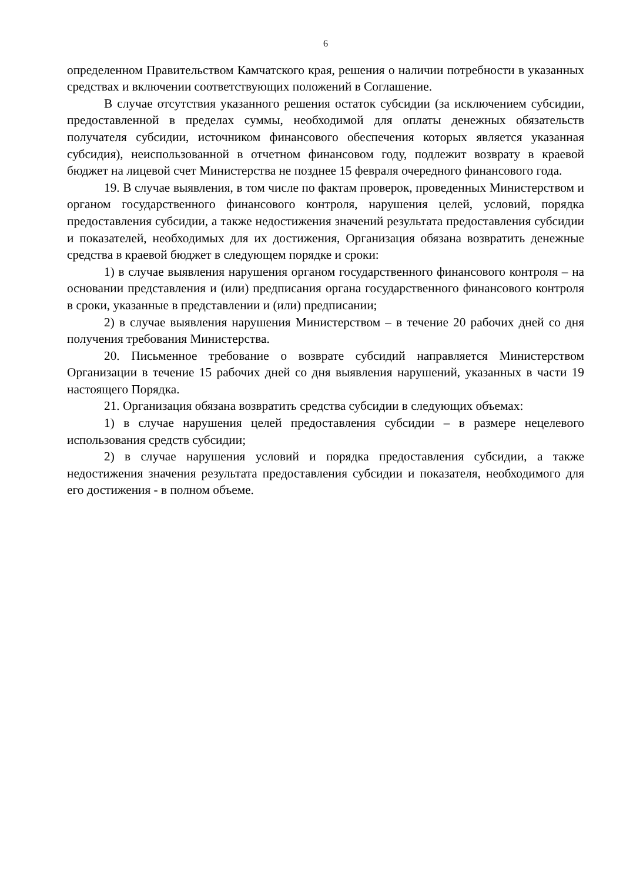6
определенном Правительством Камчатского края, решения о наличии потребности в указанных средствах и включении соответствующих положений в Соглашение.
В случае отсутствия указанного решения остаток субсидии (за исключением субсидии, предоставленной в пределах суммы, необходимой для оплаты денежных обязательств получателя субсидии, источником финансового обеспечения которых является указанная субсидия), неиспользованной в отчетном финансовом году, подлежит возврату в краевой бюджет на лицевой счет Министерства не позднее 15 февраля очередного финансового года.
19. В случае выявления, в том числе по фактам проверок, проведенных Министерством и органом государственного финансового контроля, нарушения целей, условий, порядка предоставления субсидии, а также недостижения значений результата предоставления субсидии и показателей, необходимых для их достижения, Организация обязана возвратить денежные средства в краевой бюджет в следующем порядке и сроки:
1) в случае выявления нарушения органом государственного финансового контроля – на основании представления и (или) предписания органа государственного финансового контроля в сроки, указанные в представлении и (или) предписании;
2) в случае выявления нарушения Министерством – в течение 20 рабочих дней со дня получения требования Министерства.
20. Письменное требование о возврате субсидий направляется Министерством Организации в течение 15 рабочих дней со дня выявления нарушений, указанных в части 19 настоящего Порядка.
21. Организация обязана возвратить средства субсидии в следующих объемах:
1) в случае нарушения целей предоставления субсидии – в размере нецелевого использования средств субсидии;
2) в случае нарушения условий и порядка предоставления субсидии, а также недостижения значения результата предоставления субсидии и показателя, необходимого для его достижения - в полном объеме.